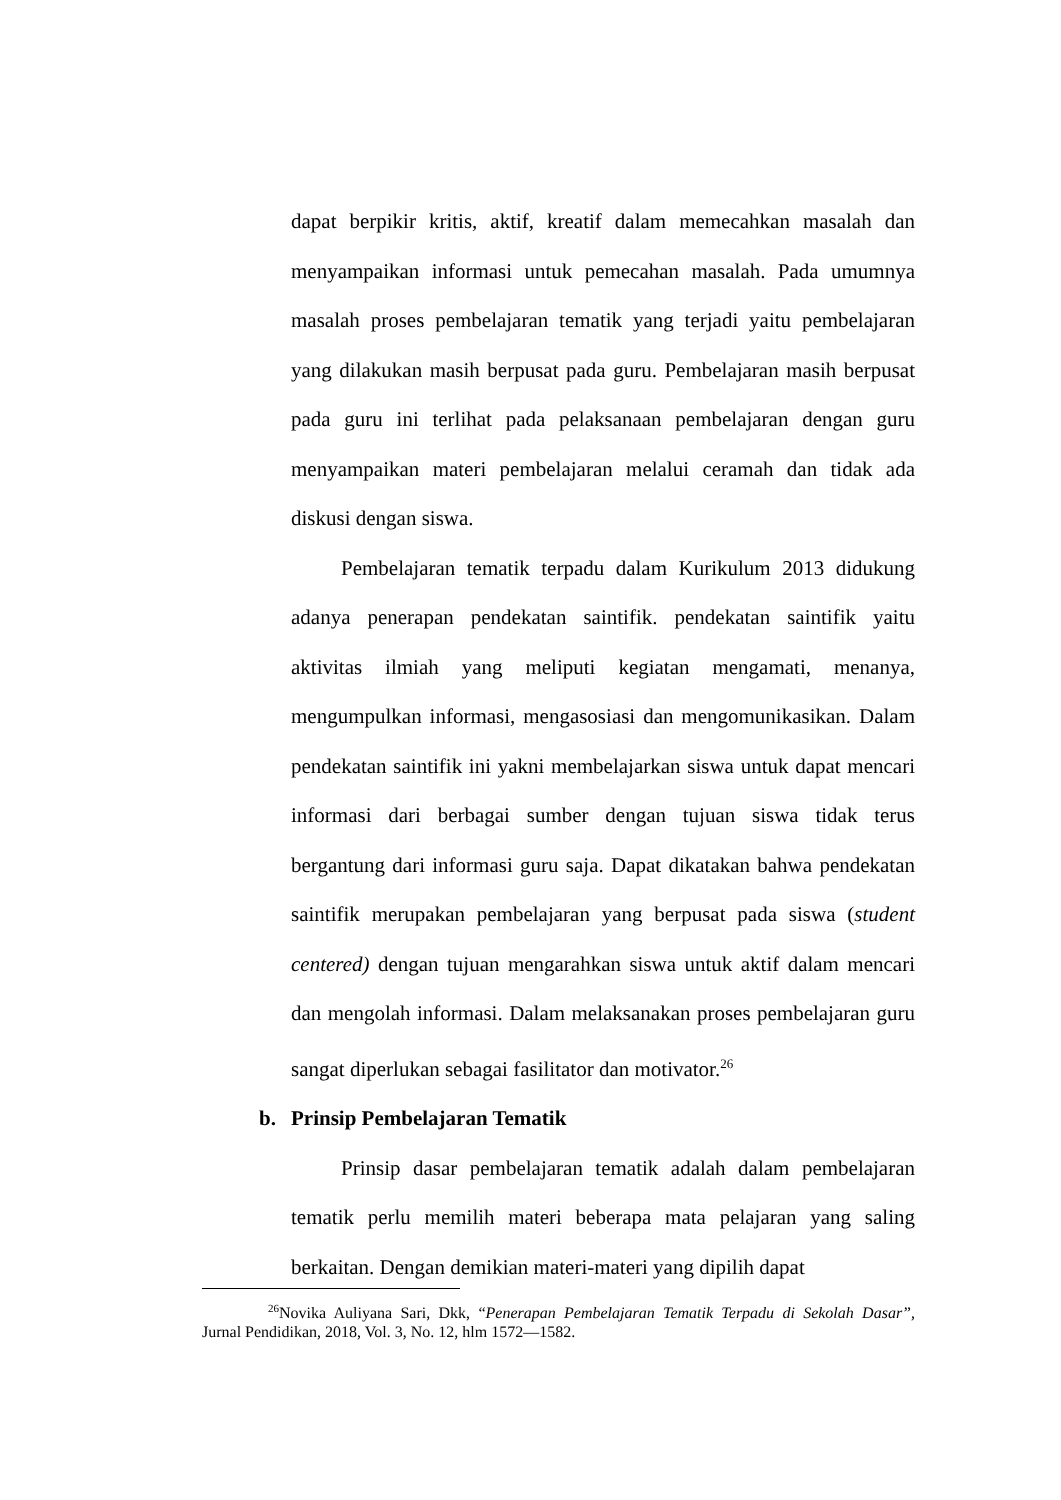dapat berpikir kritis, aktif, kreatif dalam memecahkan masalah dan menyampaikan informasi untuk pemecahan masalah. Pada umumnya masalah proses pembelajaran tematik yang terjadi yaitu pembelajaran yang dilakukan masih berpusat pada guru. Pembelajaran masih berpusat pada guru ini terlihat pada pelaksanaan pembelajaran dengan guru menyampaikan materi pembelajaran melalui ceramah dan tidak ada diskusi dengan siswa.
Pembelajaran tematik terpadu dalam Kurikulum 2013 didukung adanya penerapan pendekatan saintifik. pendekatan saintifik yaitu aktivitas ilmiah yang meliputi kegiatan mengamati, menanya, mengumpulkan informasi, mengasosiasi dan mengomunikasikan. Dalam pendekatan saintifik ini yakni membelajarkan siswa untuk dapat mencari informasi dari berbagai sumber dengan tujuan siswa tidak terus bergantung dari informasi guru saja. Dapat dikatakan bahwa pendekatan saintifik merupakan pembelajaran yang berpusat pada siswa (student centered) dengan tujuan mengarahkan siswa untuk aktif dalam mencari dan mengolah informasi. Dalam melaksanakan proses pembelajaran guru sangat diperlukan sebagai fasilitator dan motivator.<sup>26</sup>
b. Prinsip Pembelajaran Tematik
Prinsip dasar pembelajaran tematik adalah dalam pembelajaran tematik perlu memilih materi beberapa mata pelajaran yang saling berkaitan. Dengan demikian materi-materi yang dipilih dapat
<sup>26</sup> Novika Auliyana Sari, Dkk, “Penerapan Pembelajaran Tematik Terpadu di Sekolah Dasar”, Jurnal Pendidikan, 2018, Vol. 3, No. 12, hlm 1572—1582.